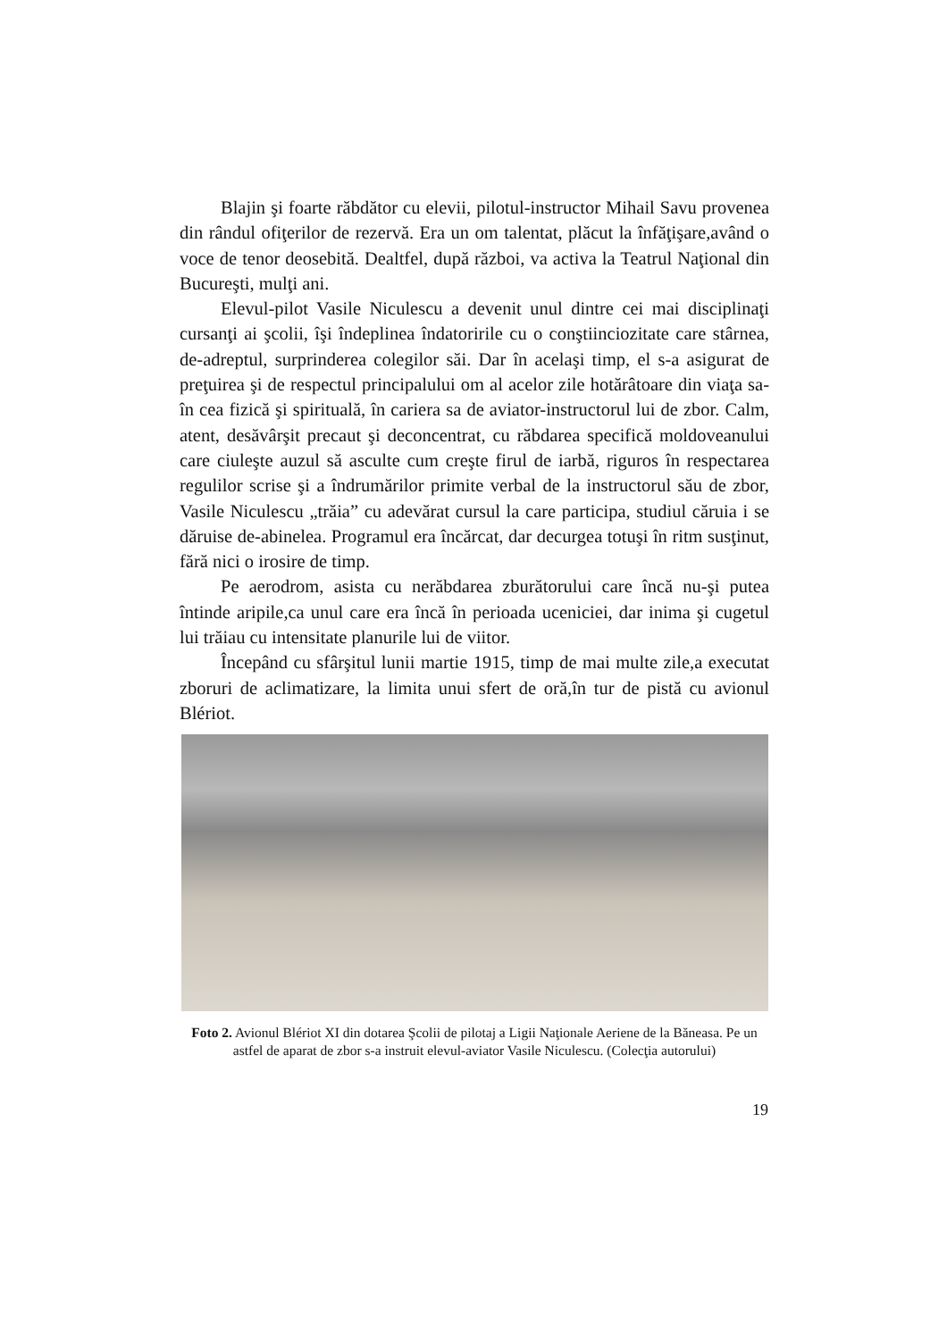Blajin şi foarte răbdător cu elevii, pilotul-instructor Mihail Savu provenea din rândul ofiţerilor de rezervă. Era un om talentat, plăcut la înfăţişare,având o voce de tenor deosebită. Dealtfel, după război, va activa la Teatrul Naţional din Bucureşti, mulţi ani.
Elevul-pilot Vasile Niculescu a devenit unul dintre cei mai disciplinaţi cursanţi ai şcolii, îşi îndeplinea îndatoririle cu o conştiinciozitate care stârnea, de-adreptul, surprinderea colegilor săi. Dar în acelaşi timp, el s-a asigurat de preţuirea şi de respectul principalului om al acelor zile hotărâtoare din viaţa sa-în cea fizică şi spirituală, în cariera sa de aviator-instructorul lui de zbor. Calm, atent, desăvârşit precaut şi deconcentrat, cu răbdarea specifică moldoveanului care ciuleşte auzul să asculte cum creşte firul de iarbă, riguros în respectarea regulilor scrise şi a îndrumărilor primite verbal de la instructorul său de zbor, Vasile Niculescu „trăia” cu adevărat cursul la care participa, studiul căruia i se dăruise de-abinelea. Programul era încărcat, dar decurgea totuşi în ritm susţinut, fără nici o irosire de timp.
Pe aerodrom, asista cu nerăbdarea zburătorului care încă nu-şi putea întinde aripile,ca unul care era încă în perioada uceniciei, dar inima şi cugetul lui trăiau cu intensitate planurile lui de viitor.
Începând cu sfârşitul lunii martie 1915, timp de mai multe zile,a executat zboruri de aclimatizare, la limita unui sfert de oră,în tur de pistă cu avionul Blériot.
Foto 2. Avionul Blériot XI din dotarea Şcolii de pilotaj a Ligii Naţionale Aeriene de la Băneasa. Pe un astfel de aparat de zbor s-a instruit elevul-aviator Vasile Niculescu. (Colecţia autorului)
19